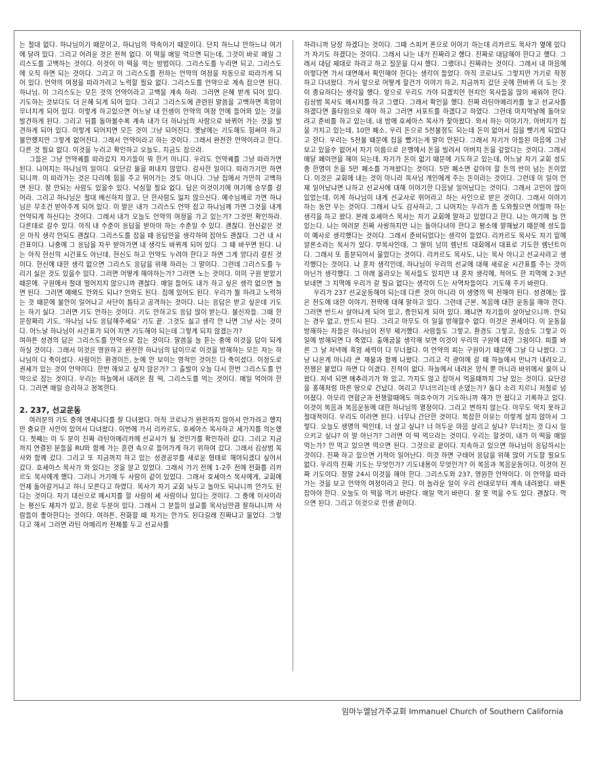는 절대 없다. 하나님이기 때문이고, 하나님의 약속이기 때문이다. 단지 하느냐 안하느냐 여기에 달려 있다. 그리고 어려운 것은 전혀 없다. 이 떡을 매일 먹으면 되는데, 그것이 바로 매일 그리스도를 고백하는 것이다. 이것이 이 떡을 먹는 방법이다. 그리스도를 누리면 되고, 그리스도에 오직 하면 되는 것이다. 그리고 이 그리스도를 전하는 언약의 여정을 자동으로 따라가게 되어 있다. 언약의 여정을 따라가려고 노력할 필요 없다. 그리스도를 언약으로 계속 잡으면 된다. 하나님, 이 그리스도는 모든 것의 언약이라고 고백을 계속 하라. 그러면 은혜 받게 되어 있다. 기도하는 것보다도 더 은혜 되게 되어 있다. 그리고 그리스도에 관련된 말씀을 고백하면 흑암이 무너지게 되어 있다. 이렇게 하고있으면 어느날 내 인생이 언약의 여정 안에 들어와 있는 것을 발견하게 된다. 그리고 뒤를 돌아볼수록 계속 내가 더 하나님의 사람으로 바뀌어 가는 것을 발견하게 되어 있다. 이렇게 되어지면 모든 것이 그냥 되어진다. 옛날에는 기도해도 힘써야 하고 불안했지만 그렇게 없어진다. 그래서 언약이라고 하는 것이다. 그래서 완전한 언약이라고 한다. 다른 것 필요 없다. 이것을 누리고 확인하고 오늘도, 지금도 잡으라.
그들은 그냥 언약궤를 따라갔지 자기들이 뭐 한거 아니다. 우리도 언약궤를 그냥 따라가면 된다. 나머지는 하나님의 일이다. 요단강 물을 퍼내지 않았다. 감사한 일이다. 따라가기만 하면 되니까. 이 따라가는 것은 다리에 힘을 주고 뛰어가는 것도 아니다. 그냥 집에서 가만히 고백하면 된다. 잘 안되는 사람도 있을수 있다. 낙심할 필요 없다. 답은 이것이기에 여기에 승부를 걸어라. 그리고 하나님은 절대 배신하지 않고, 단 한사람도 잃지 않으신다. 예수님께로 가면 하나님은 무조건 받아주게 되어 있다. 이 말은 내가 그리스도 언약 잡고 하나님께 가면 그것을 내게 언약되게 하신다는 것이다. 그래서 내가 오늘도 언약의 여정을 가고 있는가? 그것만 확인하라. 다른데로 갈수 있다. 아직 내 수준이 응답을 받아야 하는 수준일 수 있다. 괜찮다. 헌신같은 것은 아직 생각 안되도 괜찮다. 그리스도를 잡을 때 응답만을 생각하며 잡아도 괜찮다. 그건 내 시간표이다. 나중에 그 응답을 자꾸 받아가면 내 생각도 바뀌게 되어 있다. 그 때 바꾸면 된다. 나는 아직 헌신의 시간표도 아닌데, 헌신도 하고 언약도 누려야 한다고 하면 그게 양다리 걸친 것이다. 헌신에 대한 생각 없으면 그리스도 응답을 위해 하라는 그 말이다. 그런데 그리스도를 누리기 싫은 것도 있을수 있다. 그러면 어떻게 해야하는가? 그러면 노는 것이다. 이미 구원 받았기 때문에. 구원에서 절대 떨어지지 않으니까 괜찮다. 매일 들어도 내가 하고 싶은 생각 없으면 놀면 된다. 그러면 예배도 안와도 되나? 안와도 된다. 집에 있어도 된다. 우리가 뭘 하려고 노력하는 것 때문에 불안이 일어나고 사단이 틈타고 공격하는 것이다. 나는 응답은 받고 싶은데 기도는 하기 싫다. 그러면 기도 안하는 것이다. 기도 안하고도 응답 많이 받는다. 불신자들. 그때 한문장짜리 기도, ‘하나님 나도 응답해주세요’ 기도 끝. 그것도 싫고 생각 안 나면 그냥 사는 것이다. 어느날 하나님이 시간표가 되어 지면 기도해야 되는데 그렇게 되지 않겠는가?
여하튼 성경의 답은 그리스도를 언약으로 잡는 것이다. 말씀을 늘 듣는 중에 이것을 답이 되게 하실 것이다. 그래서 이것은 영원하고 완전한 하나님의 답이므로 이것을 방해하는 모든 자는 하나님이 다 죽이셨다. 사람이든 환경이든, 눈에 안 보이는 영적인 것이든 다 죽이셨다. 이정도로 권세가 있는 것이 언약이다. 한번 해보고 싶지 않은가? 그 출발이 오늘 다시 한번 그리스도를 언약으로 잡는 것이다. 우리는 하늘에서 내려온 참 떡, 그리스도를 먹는 것이다. 매일 먹어야 한다. 그러면 매일 승리하고 정복한다.
2. 237, 선교운동
여러분의 기도 중에 엔세나다를 잘 다녀왔다. 아직 코로나가 완전하지 않아서 안가려고 했지만 중요한 사안이 있어서 다녀왔다. 이번에 가서 리카르도, 호세아스 목사하고 세가지를 의논했다. 첫째는 이 두 분이 진짜 라틴아메리카에 선교사가 될 것인가를 확인하러 갔다. 그리고 지금까지 연결된 분들을 RU와 함께 가는 훈련 속으로 들어가게 하기 위하여 갔다. 그래서 김상범 목사와 함께 갔다. 그리고 또 지금까지 하고 있는 성경공부를 새로운 형태로 해야되겠다 싶어서 갔다. 호세아스 목사가 와 있다는 것을 알고 있었다. 그래서 가기 전에 1-2주 전에 전화를 리카르도 목사에게 했다. 그러니 거기에 두 사람이 같이 있었다. 그래서 호세아스 목사에게, 교회에 언제 돌아갈거냐고 하니 모른다고 하였다. 목사가 자기 교회 놔두고 놀아도 되냐니까 안가도 된다는 것이다. 자기 대신으로 메시지를 할 사람이 세 사람이나 있다는 것이다. 그 중에 이사이라는 평신도 제자가 있고, 장로 두분이 있다. 그래서 그 분들이 설교를 목사님만큼 잘하냐니까 사람들이 좋아한다는 것이다. 여하튼, 전화할 때 자기는 안가도 된다길래 진짜냐고 물었다. 그렇다고 해서 그러면 라틴 아메리카 전체를 두고 선교사를
하라니까 당장 하겠다는 것이다. 그때 스피커 폰으로 이야기 하는데 리카르도 목사가 옆에 있다가 자기도 하겠다는 것이다. 그래서 나는 내가 진짜라고 했다. 진짜로 대답해야 한다고 했다. 그래서 대답 제대로 하라고 하고 질문을 다시 했다. 그랬더니 진짜라는 것이다. 그래서 내 마음에 이렇다면 가서 대면해서 확인해야 한다는 생각이 들었다. 아직 코로나도 그렇지만 가기로 작정하고 다녀왔다. 가서 앞으로 어떻게 할건가 이야기 하고, 지금까지 갔던 곳에 한바퀴 더 도는 것이 중요하다는 생각을 했다. 앞으로 우리도 가야 되겠지만 현지인 목사들을 많이 세워야 한다. 김상범 목사도 메시지를 하고 그랬다. 그래서 확인을 했다. 진짜 라틴아메리카를 놓고 선교사를 하겠다면 풀타임으로 해야 하고 그러면 서포트를 하겠다고 하였다. 그런데 마지막날에 돌아오려고 준비를 하고 있는데, 내 방에 호세아스 목사가 찾아왔다. 와서 하는 이야기가, 아버지가 집을 가지고 있는데, 10만 페소, 우리 돈으로 5천불정도 되는데 돈이 없어서 집을 뺏기게 되었다고 한다. 우리는 5천불 때문에 집을 뺐기는게 말이 안된다. 그래서 자기가 아들된 마음에 그냥 보고 있을수 없어서 자기 이름으로 은행에서 돈을 빌려서 아버지 돈을 갚았다는 것이다. 그래서 매달 페이먼을 해야 되는데, 자기가 돈이 없기 때문에 기도하고 있는데, 어느날 자기 교회 성도중 한명이 돈을 5만 페소를 가져왔다는 것이다. 5만 페소면 갚아야 할 돈의 반이 넘는 돈이었다. 이것은 교회에 내는 것이 아니라 목사님 개인에게 주는 돈이라는 것이다. 그런데 이 일이 언제 일어났냐면 나하고 선교사에 대해 이야기한 다음날 일어났다는 것이다. 그래서 고민이 많이 있었는데, 이게 하나님이 내게 선교사로 뛰어라고 하는 사인으로 받은 것이다. 그래서 이야기 하는 동안 우는 것이다. 그래서 나도 감사하고, 그 나머지는 우리가 좀 도와줬으면 어떨까 하는 생각을 하고 왔다. 본래 호세아스 목사는 자기 교회에 말하고 있었다고 한다. 나는 여기에 늘 안 있는다. 나는 여러분 진짜 사랑하지만 나는 돌아다녀야 한다고 평소에 말해놨기 때문에 성도들이 예사로 생각했다는 것이다. 그래서 준비되었다는 생각이 들었다. 리카르도 목사도 자기 밑에 알론소라는 목사가 있다. 부목사인데, 그 딸이 남미 렘넌트 대회에서 대표로 기도한 렘넌트이다. 그래서 또 흥분되어서 울었다는 것이다. 리카르도 목사도, 나는 목사 아니고 선교사라고 생각했다는 것이다. 나 혼자 생각인데, 하나님이 우리의 선교에 대해 새로운 시간표를 주는 것이 아닌가 생각했다. 그 아래 올라오는 목사들도 있지만 내 혼자 생각에, 적어도 한 지역에 2-3년 보내면 그 지역에 우리가 갈 필요 없다는 생각이 드는 사역자들이다. 기도해 주기 바란다.
우리가 237 선교운동해야 되는데 다른 것이 아니라 이 생명의 떡 전해야 된다. 성경에는 많은 전도에 대한 이야기, 전략에 대해 말하고 있다. 그런데 근본, 복음에 대한 운동을 해야 한다. 그러면 반드시 살아나게 되어 있고, 증인되게 되어 있다. 왜냐면 자기들이 살아났으니까. 안되는 경우 없고, 반드시 된다. 그리고 아무도 이 일을 방해할수 없다. 이것은 권세이다. 이 운동을 방해하는 자들은 하나님이 전부 제거했다. 사람들도 그렇고, 환경도 그렇고, 짐승도 그렇고 이 일에 방해되면 다 죽였다. 출애굽을 생각해 보면 이것이 우리의 구원에 대한 그림이다. 피를 바른 그 날 저녁에 흑암 세력이 다 무너졌다. 이 언약의 피는 구원이기 때문에 그날 다 나왔다. 그냥 나온게 아니라 큰 재물과 함께 나왔다. 그리고 각 광야에 갈 때 하늘에서 만나가 내려오고, 전쟁은 붙었다 하면 다 이겼다. 진적이 없다. 하늘에서 내려온 양식 뿐 아니라 바위에서 물이 나왔다. 저녁 되면 메추라기가 와 있고, 가지도 않고 잡아서 먹을때까지 그냥 있는 것이다. 요단강을 홍해처럼 마른 땅으로 건넜다. 여리고 무너뜨리는데 손댔는가? 돌다 소리 지르니 저절로 넘어졌다. 아모리 연합군과 전쟁할때에도 여호수아가 기도하니까 해가 안 졌다고 기록하고 있다. 이것이 복음과 복음운동에 대한 하나님의 열정이다. 그리고 변하지 않는다. 아무도 막지 못하고 절대적이다. 우리도 이러면 된다. 너무나 간단한 것이다. 복잡한 이유는 이렇게 살지 않아서 그렇다. 오늘도 생명의 떡인데, 너 살고 싶냐? 너 어두운 마음 살리고 싶냐? 무너지는 것 다시 일으키고 싶냐? 이 말 아닌가? 그러면 이 떡 먹으라는 것이다. 우리는 할것이, 내가 이 떡을 매일 먹는가? 안 먹고 있으면 먹으면 된다. 그것으로 끝이다. 지속하고 있으면 하나님이 응답하시는 것이다. 진짜 하고 있으면 기적이 일어난다. 이것 하면 구태어 응답을 위해 많이 기도할 필요도 없다. 우리의 진짜 기도는 무엇인가? 기도내용이 무엇인가? 이 복음과 복음운동이다. 이것이 진짜 기도이다. 정말 24시 이것을 해야 한다. 그리스도와 237, 영원한 언약이다. 이 언약을 따라가는 것을 보고 언약의 여정이라고 한다. 이 놀라운 일이 우리 선대로부터 계속 내려왔다. 바톤 잡아야 한다. 오늘도 이 떡을 먹기 바란다. 매일 먹기 바란다. 잘 못 먹을 수도 있다. 괜찮다. 먹으면 된다. 그리고 이것으로 인생 끝이다.
임마누엘남가주교회 Immanuel Church of Southern California